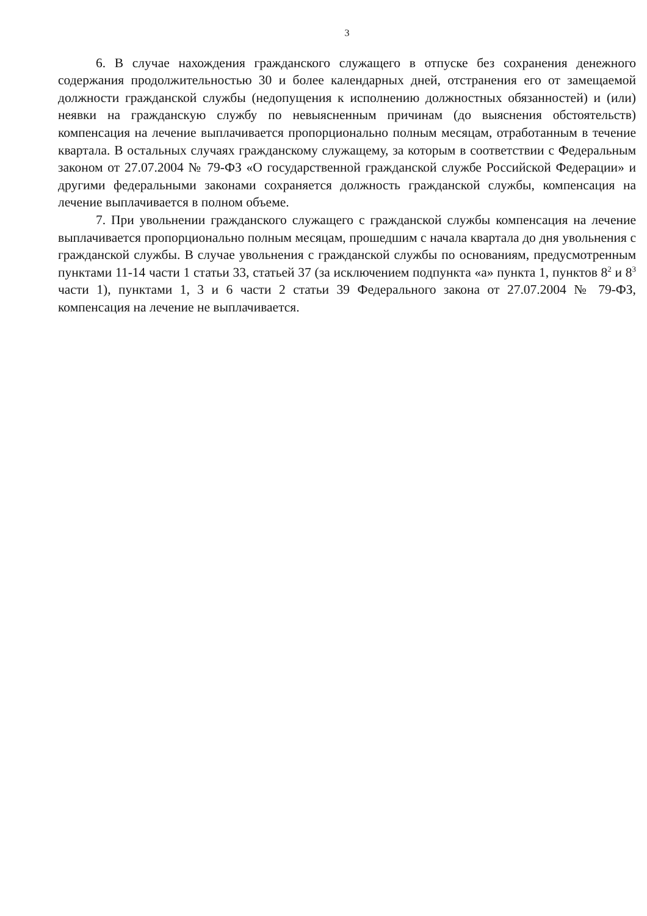3
6. В случае нахождения гражданского служащего в отпуске без сохранения денежного содержания продолжительностью 30 и более календарных дней, отстранения его от замещаемой должности гражданской службы (недопущения к исполнению должностных обязанностей) и (или) неявки на гражданскую службу по невыясненным причинам (до выяснения обстоятельств) компенсация на лечение выплачивается пропорционально полным месяцам, отработанным в течение квартала. В остальных случаях гражданскому служащему, за которым в соответствии с Федеральным законом от 27.07.2004 № 79-ФЗ «О государственной гражданской службе Российской Федерации» и другими федеральными законами сохраняется должность гражданской службы, компенсация на лечение выплачивается в полном объеме.
7. При увольнении гражданского служащего с гражданской службы компенсация на лечение выплачивается пропорционально полным месяцам, прошедшим с начала квартала до дня увольнения с гражданской службы. В случае увольнения с гражданской службы по основаниям, предусмотренным пунктами 11-14 части 1 статьи 33, статьей 37 (за исключением подпункта «а» пункта 1, пунктов 8<sup>2</sup> и 8<sup>3</sup> части 1), пунктами 1, 3 и 6 части 2 статьи 39 Федерального закона от 27.07.2004 № 79-ФЗ, компенсация на лечение не выплачивается.